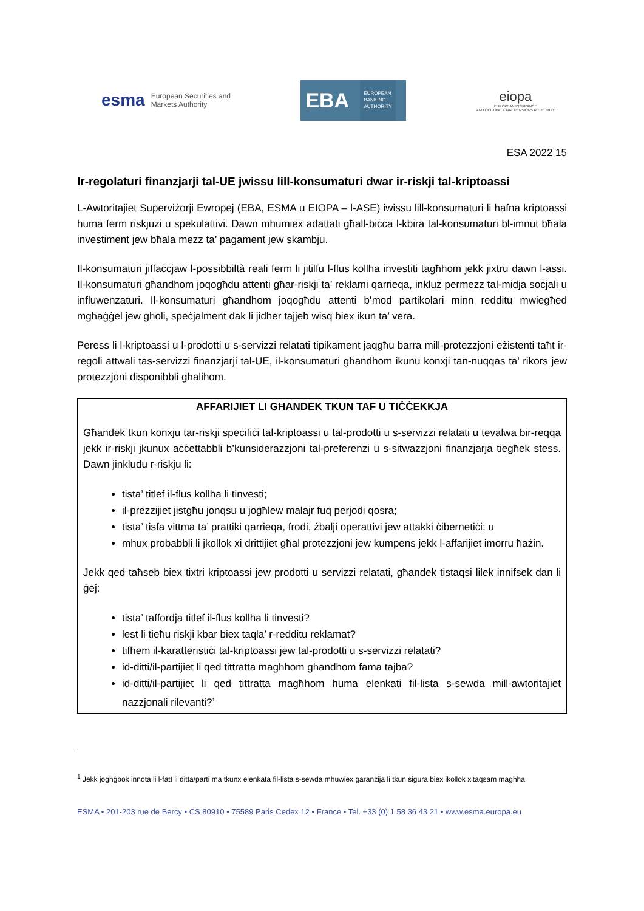esma European Securities and
Markets Authority
EBA EUROPEAN
BANKING
AUTHORITY
eiopa
EUROPEAN INSURANCE
AND OCCUPATIONAL PENSIONS AUTHORITY
ESA 2022 15
Ir-regolaturi finanzjarji tal-UE jwissu lill-konsumaturi dwar ir-riskji tal-kriptoassi
L-Awtoritajiet Superviżorji Ewropej (EBA, ESMA u EIOPA – l-ASE) iwissu lill-konsumaturi li ħafna kriptoassi huma ferm riskjużi u spekulattivi. Dawn mhumiex adattati għall-biċċa l-kbira tal-konsumaturi bl-imnut bħala investiment jew bħala mezz ta’ pagament jew skambju.
Il-konsumaturi jiffaċċjaw l-possibbiltà reali ferm li jitilfu l-flus kollha investiti tagħhom jekk jixtru dawn l-assi. Il-konsumaturi għandhom joqogħdu attenti għar-riskji ta’ reklami qarrieqa, inkluż permezz tal-midja soċjali u influwenzaturi. Il-konsumaturi għandhom joqogħdu attenti b’mod partikolari minn redditu mwiegħed mgħaġġel jew għoli, speċjalment dak li jidher tajjeb wisq biex ikun ta’ vera.
Peress li l-kriptoassi u l-prodotti u s-servizzi relatati tipikament jaqgħu barra mill-protezzjoni eżistenti taħt ir-regoli attwali tas-servizzi finanzjarji tal-UE, il-konsumaturi għandhom ikunu konxji tan-nuqqas ta’ rikors jew protezzjoni disponibbli għalihom.
AFFARIJIET LI GĦANDEK TKUN TAF U TIĊĊEKKJA
Għandek tkun konxju tar-riskji speċifiċi tal-kriptoassi u tal-prodotti u s-servizzi relatati u tevalwa bir-reqqa jekk ir-riskji jkunux aċċettabbli b’kunsiderazzjoni tal-preferenzi u s-sitwazzjoni finanzjarja tiegħek stess. Dawn jinkludu r-riskju li:
tista’ titlef il-flus kollha li tinvesti;
il-prezzijiet jistgħu jonqsu u jogħlew malajr fuq perjodi qosra;
tista’ tisfa vittma ta’ prattiki qarrieqa, frodi, żbalji operattivi jew attakki ċibernetiċi; u
mhux probabbli li jkollok xi drittijiet għal protezzjoni jew kumpens jekk l-affarijiet imorru ħażin.
Jekk qed taħseb biex tixtri kriptoassi jew prodotti u servizzi relatati, għandek tistaqsi lilek innifsek dan li ġej:
tista’ taffordja titlef il-flus kollha li tinvesti?
lest li tieħu riskji kbar biex taqla’ r-redditu reklamat?
tifhem il-karatteristiċi tal-kriptoassi jew tal-prodotti u s-servizzi relatati?
id-ditti/il-partijiet li qed tittratta magħhom għandhom fama tajba?
id-ditti/il-partijiet li qed tittratta magħhom huma elenkati fil-lista s-sewda mill-awtoritajiet nazzjonali rilevanti?<sup>1</sup>
<sup>1</sup> Jekk jogħġbok innota li l-fatt li ditta/parti ma tkunx elenkata fil-lista s-sewda mhuwiex garanzija li tkun sigura biex ikollok x’taqsam magħha
ESMA • 201-203 rue de Bercy • CS 80910 • 75589 Paris Cedex 12 • France • Tel. +33 (0) 1 58 36 43 21 • www.esma.europa.eu